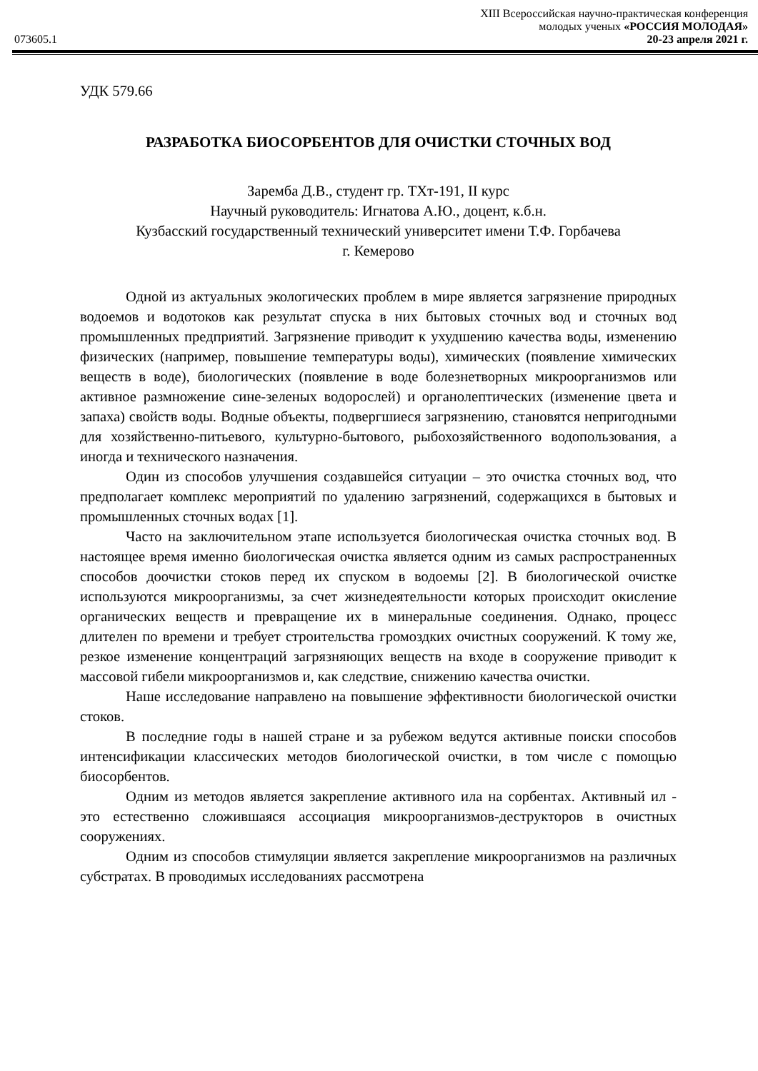XIII Всероссийская научно-практическая конференция
молодых ученых «РОССИЯ МОЛОДАЯ»
073605.1 20-23 апреля 2021 г.
УДК 579.66
РАЗРАБОТКА БИОСОРБЕНТОВ ДЛЯ ОЧИСТКИ СТОЧНЫХ ВОД
Заремба Д.В., студент гр. ТХт-191, II курс
Научный руководитель: Игнатова А.Ю., доцент, к.б.н.
Кузбасский государственный технический университет имени Т.Ф. Горбачева
г. Кемерово
Одной из актуальных экологических проблем в мире является загрязнение природных водоемов и водотоков как результат спуска в них бытовых сточных вод и сточных вод промышленных предприятий. Загрязнение приводит к ухудшению качества воды, изменению физических (например, повышение температуры воды), химических (появление химических веществ в воде), биологических (появление в воде болезнетворных микроорганизмов или активное размножение сине-зеленых водорослей) и органолептических (изменение цвета и запаха) свойств воды. Водные объекты, подвергшиеся загрязнению, становятся непригодными для хозяйственно-питьевого, культурно-бытового, рыбохозяйственного водопользования, а иногда и технического назначения.
Один из способов улучшения создавшейся ситуации – это очистка сточных вод, что предполагает комплекс мероприятий по удалению загрязнений, содержащихся в бытовых и промышленных сточных водах [1].
Часто на заключительном этапе используется биологическая очистка сточных вод. В настоящее время именно биологическая очистка является одним из самых распространенных способов доочистки стоков перед их спуском в водоемы [2]. В биологической очистке используются микроорганизмы, за счет жизнедеятельности которых происходит окисление органических веществ и превращение их в минеральные соединения. Однако, процесс длителен по времени и требует строительства громоздких очистных сооружений. К тому же, резкое изменение концентраций загрязняющих веществ на входе в сооружение приводит к массовой гибели микроорганизмов и, как следствие, снижению качества очистки.
Наше исследование направлено на повышение эффективности биологической очистки стоков.
В последние годы в нашей стране и за рубежом ведутся активные поиски способов интенсификации классических методов биологической очистки, в том числе с помощью биосорбентов.
Одним из методов является закрепление активного ила на сорбентах. Активный ил - это естественно сложившаяся ассоциация микроорганизмов-деструкторов в очистных сооружениях.
Одним из способов стимуляции является закрепление микроорганизмов на различных субстратах. В проводимых исследованиях рассмотрена